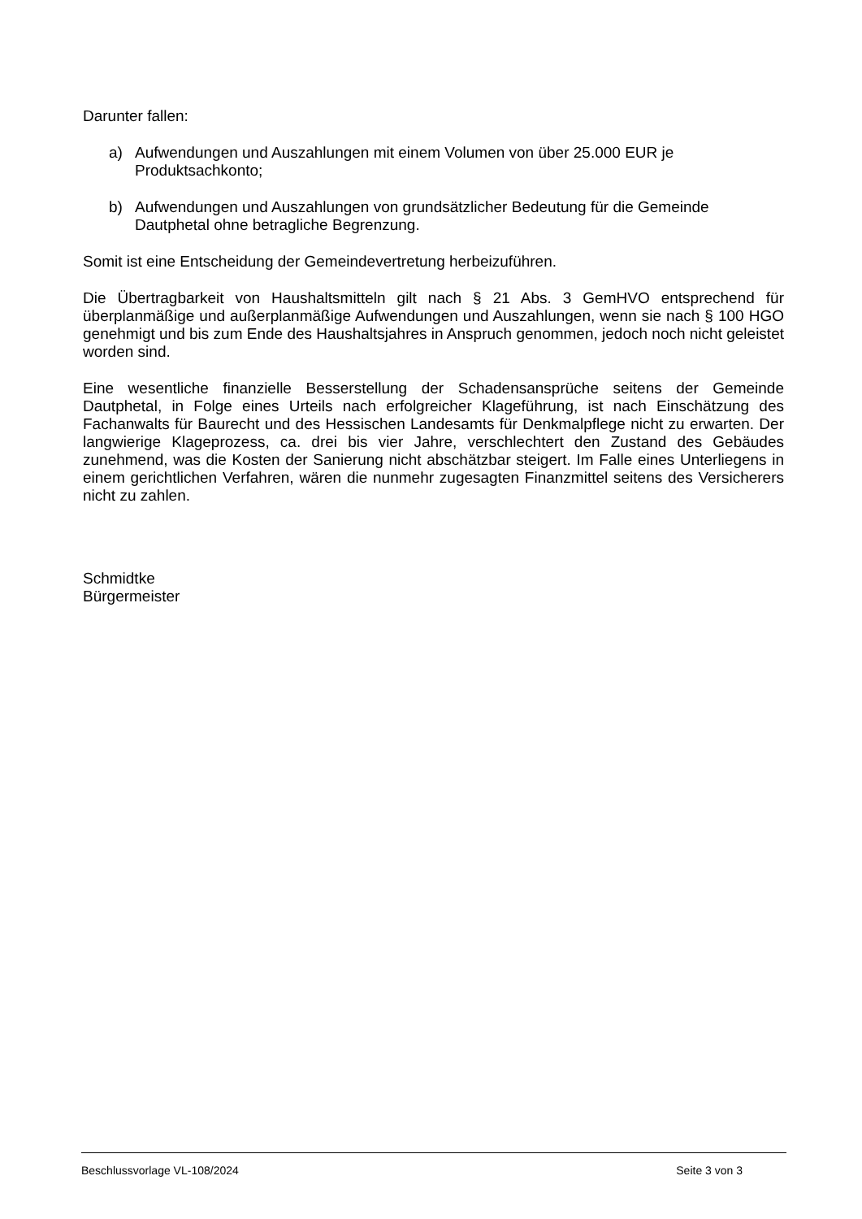Darunter fallen:
a) Aufwendungen und Auszahlungen mit einem Volumen von über 25.000 EUR je Produktsachkonto;
b) Aufwendungen und Auszahlungen von grundsätzlicher Bedeutung für die Gemeinde Dautphetal ohne betragliche Begrenzung.
Somit ist eine Entscheidung der Gemeindevertretung herbeizuführen.
Die Übertragbarkeit von Haushaltsmitteln gilt nach § 21 Abs. 3 GemHVO entsprechend für überplanmäßige und außerplanmäßige Aufwendungen und Auszahlungen, wenn sie nach § 100 HGO genehmigt und bis zum Ende des Haushaltsjahres in Anspruch genommen, jedoch noch nicht geleistet worden sind.
Eine wesentliche finanzielle Besserstellung der Schadensansprüche seitens der Gemeinde Dautphetal, in Folge eines Urteils nach erfolgreicher Klageführung, ist nach Einschätzung des Fachanwalts für Baurecht und des Hessischen Landesamts für Denkmalpflege nicht zu erwarten. Der langwierige Klageprozess, ca. drei bis vier Jahre, verschlechtert den Zustand des Gebäudes zunehmend, was die Kosten der Sanierung nicht abschätzbar steigert. Im Falle eines Unterliegens in einem gerichtlichen Verfahren, wären die nunmehr zugesagten Finanzmittel seitens des Versicherers nicht zu zahlen.
Schmidtke
Bürgermeister
Beschlussvorlage VL-108/2024 Seite 3 von 3